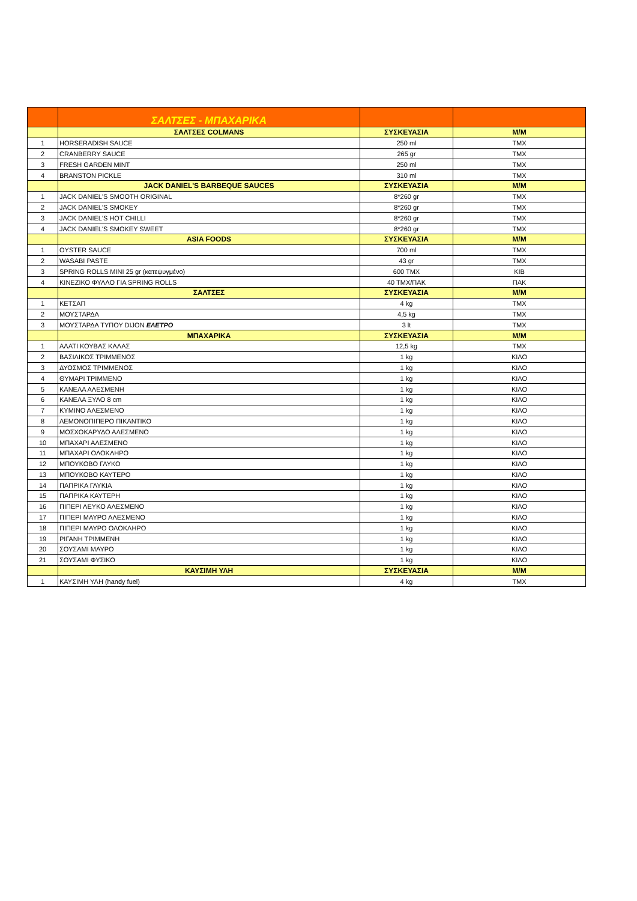| | ΣΑΛΤΣΕΣ - ΜΠΑΧΑΡΙΚΑ | | |
| | ΣΑΛΤΣΕΣ COLMANS | ΣΥΣΚΕΥΑΣΙΑ | Μ/Μ |
| 1 | HORSERADISH SAUCE | 250 ml | ΤΜΧ |
| 2 | CRANBERRY SAUCE | 265 gr | ΤΜΧ |
| 3 | FRESH GARDEN MINT | 250 ml | ΤΜΧ |
| 4 | BRANSTON PICKLE | 310 ml | ΤΜΧ |
| | JACK DANIEL'S BARBEQUE SAUCES | ΣΥΣΚΕΥΑΣΙΑ | Μ/Μ |
| 1 | JACK DANIEL'S SMOOTH ORIGINAL | 8*260 gr | ΤΜΧ |
| 2 | JACK DANIEL'S SMOKEY | 8*260 gr | ΤΜΧ |
| 3 | JACK DANIEL'S HOT CHILLI | 8*260 gr | ΤΜΧ |
| 4 | JACK DANIEL'S SMOKEY SWEET | 8*260 gr | ΤΜΧ |
| | ASIA FOODS | ΣΥΣΚΕΥΑΣΙΑ | Μ/Μ |
| 1 | OYSTER SAUCE | 700 ml | ΤΜΧ |
| 2 | WASABI PASTE | 43 gr | ΤΜΧ |
| 3 | SPRING ROLLS MINI 25 gr (κατεψυγμένο) | 600 ΤΜΧ | ΚΙΒ |
| 4 | ΚΙΝΕΖΙΚΟ ΦΥΛΛΟ ΓΙΑ SPRING ROLLS | 40 ΤΜΧ/ΠΑΚ | ΠΑΚ |
| | ΣΑΛΤΣΕΣ | ΣΥΣΚΕΥΑΣΙΑ | Μ/Μ |
| 1 | ΚΕΤΣΑΠ | 4 kg | ΤΜΧ |
| 2 | ΜΟΥΣΤΑΡΔΑ | 4,5 kg | ΤΜΧ |
| 3 | ΜΟΥΣΤΑΡΔΑ ΤΥΠΟΥ DIJON ΕΛΕΤΡΟ | 3 lt | ΤΜΧ |
| | ΜΠΑΧΑΡΙΚΑ | ΣΥΣΚΕΥΑΣΙΑ | Μ/Μ |
| 1 | ΑΛΑΤΙ ΚΟΥΒΑΣ ΚΑΛΑΣ | 12,5 kg | ΤΜΧ |
| 2 | ΒΑΣΙΛΙΚΟΣ ΤΡΙΜΜΕΝΟΣ | 1 kg | ΚΙΛΟ |
| 3 | ΔΥΟΣΜΟΣ ΤΡΙΜΜΕΝΟΣ | 1 kg | ΚΙΛΟ |
| 4 | ΘΥΜΑΡΙ ΤΡΙΜΜΕΝΟ | 1 kg | ΚΙΛΟ |
| 5 | ΚΑΝΕΛΑ ΑΛΕΣΜΕΝΗ | 1 kg | ΚΙΛΟ |
| 6 | ΚΑΝΕΛΑ ΞΥΛΟ 8 cm | 1 kg | ΚΙΛΟ |
| 7 | ΚΥΜΙΝΟ ΑΛΕΣΜΕΝΟ | 1 kg | ΚΙΛΟ |
| 8 | ΛΕΜΟΝΟΠΙΠΕΡΟ ΠΙΚΑΝΤΙΚΟ | 1 kg | ΚΙΛΟ |
| 9 | ΜΟΣΧΟΚΑΡΥΔΟ ΑΛΕΣΜΕΝΟ | 1 kg | ΚΙΛΟ |
| 10 | ΜΠΑΧΑΡΙ ΑΛΕΣΜΕΝΟ | 1 kg | ΚΙΛΟ |
| 11 | ΜΠΑΧΑΡΙ ΟΛΟΚΛΗΡΟ | 1 kg | ΚΙΛΟ |
| 12 | ΜΠΟΥΚΟΒΟ ΓΛΥΚΟ | 1 kg | ΚΙΛΟ |
| 13 | ΜΠΟΥΚΟΒΟ ΚΑΥΤΕΡΟ | 1 kg | ΚΙΛΟ |
| 14 | ΠΑΠΡΙΚΑ ΓΛΥΚΙΑ | 1 kg | ΚΙΛΟ |
| 15 | ΠΑΠΡΙΚΑ ΚΑΥΤΕΡΗ | 1 kg | ΚΙΛΟ |
| 16 | ΠΙΠΕΡΙ ΛΕΥΚΟ ΑΛΕΣΜΕΝΟ | 1 kg | ΚΙΛΟ |
| 17 | ΠΙΠΕΡΙ ΜΑΥΡΟ ΑΛΕΣΜΕΝΟ | 1 kg | ΚΙΛΟ |
| 18 | ΠΙΠΕΡΙ ΜΑΥΡΟ ΟΛΟΚΛΗΡΟ | 1 kg | ΚΙΛΟ |
| 19 | ΡΙΓΑΝΗ ΤΡΙΜΜΕΝΗ | 1 kg | ΚΙΛΟ |
| 20 | ΣΟΥΣΑΜΙ ΜΑΥΡΟ | 1 kg | ΚΙΛΟ |
| 21 | ΣΟΥΣΑΜΙ ΦΥΣΙΚΟ | 1 kg | ΚΙΛΟ |
| | ΚΑΥΣΙΜΗ ΥΛΗ | ΣΥΣΚΕΥΑΣΙΑ | Μ/Μ |
| 1 | ΚΑΥΣΙΜΗ ΥΛΗ (handy fuel) | 4 kg | ΤΜΧ |